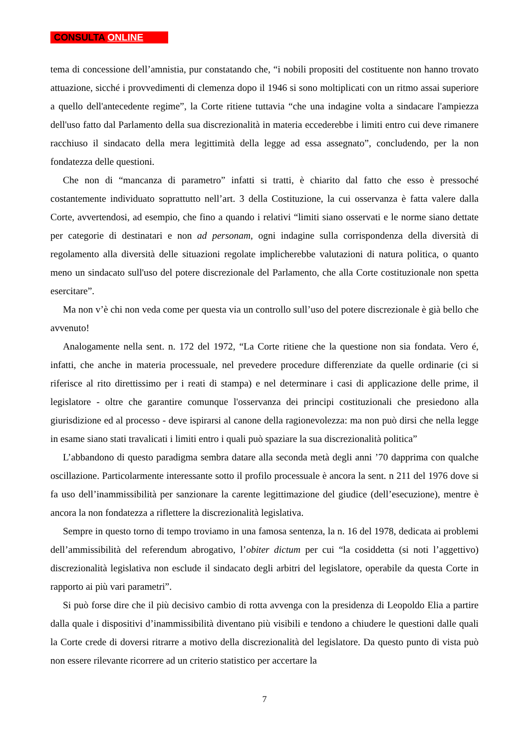CONSULTA ONLINE
tema di concessione dell’amnistia, pur constatando che, “i nobili propositi del costituente non hanno trovato attuazione, sicché i provvedimenti di clemenza dopo il 1946 si sono moltiplicati con un ritmo assai superiore a quello dell'antecedente regime”, la Corte ritiene tuttavia “che una indagine volta a sindacare l'ampiezza dell'uso fatto dal Parlamento della sua discrezionalità in materia eccederebbe i limiti entro cui deve rimanere racchiuso il sindacato della mera legittimità della legge ad essa assegnato”, concludendo, per la non fondatezza delle questioni.
Che non di “mancanza di parametro” infatti si tratti, è chiarito dal fatto che esso è pressoché costantemente individuato soprattutto nell’art. 3 della Costituzione, la cui osservanza è fatta valere dalla Corte, avvertendosi, ad esempio, che fino a quando i relativi “limiti siano osservati e le norme siano dettate per categorie di destinatari e non ad personam, ogni indagine sulla corrispondenza della diversità di regolamento alla diversità delle situazioni regolate implicherebbe valutazioni di natura politica, o quanto meno un sindacato sull'uso del potere discrezionale del Parlamento, che alla Corte costituzionale non spetta esercitare”.
Ma non v’è chi non veda come per questa via un controllo sull’uso del potere discrezionale è già bello che avvenuto!
Analogamente nella sent. n. 172 del 1972, “La Corte ritiene che la questione non sia fondata. Vero é, infatti, che anche in materia processuale, nel prevedere procedure differenziate da quelle ordinarie (ci si riferisce al rito direttissimo per i reati di stampa) e nel determinare i casi di applicazione delle prime, il legislatore - oltre che garantire comunque l'osservanza dei principi costituzionali che presiedono alla giurisdizione ed al processo - deve ispirarsi al canone della ragionevolezza: ma non può dirsi che nella legge in esame siano stati travalicati i limiti entro i quali può spaziare la sua discrezionalità politica”
L’abbandono di questo paradigma sembra datare alla seconda metà degli anni ’70 dapprima con qualche oscillazione. Particolarmente interessante sotto il profilo processuale è ancora la sent. n 211 del 1976 dove si fa uso dell’inammissibilità per sanzionare la carente legittimazione del giudice (dell’esecuzione), mentre è ancora la non fondatezza a riflettere la discrezionalità legislativa.
Sempre in questo torno di tempo troviamo in una famosa sentenza, la n. 16 del 1978, dedicata ai problemi dell’ammissibilità del referendum abrogativo, l’obiter dictum per cui “la cosiddetta (si noti l’aggettivo) discrezionalità legislativa non esclude il sindacato degli arbitri del legislatore, operabile da questa Corte in rapporto ai più vari parametri”.
Si può forse dire che il più decisivo cambio di rotta avvenga con la presidenza di Leopoldo Elia a partire dalla quale i dispositivi d’inammissibilità diventano più visibili e tendono a chiudere le questioni dalle quali la Corte crede di doversi ritrarre a motivo della discrezionalità del legislatore. Da questo punto di vista può non essere rilevante ricorrere ad un criterio statistico per accertare la
7